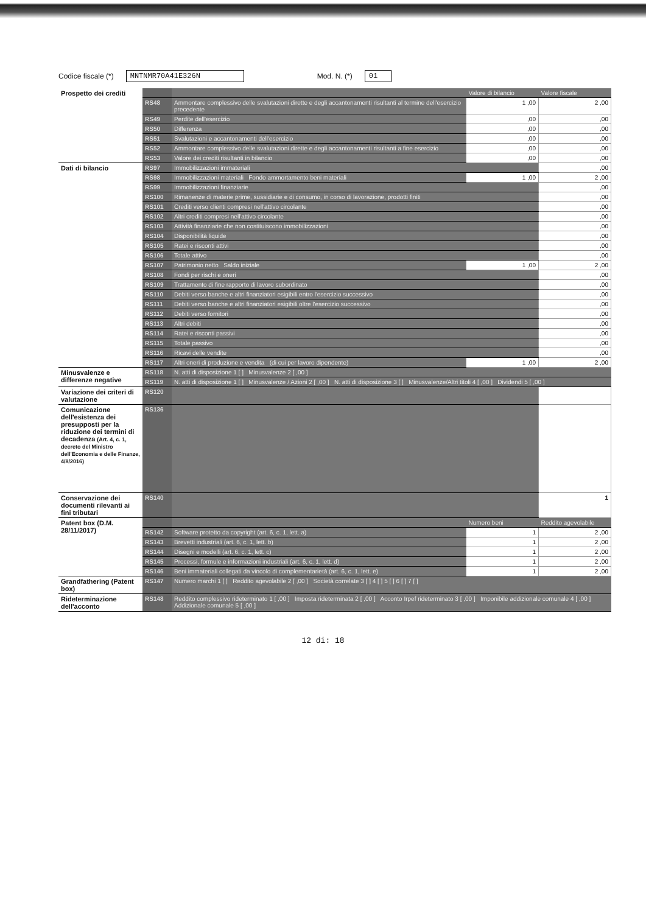Codice fiscale (*) MNTNMR70A41E326N Mod. N. (*) 01
| Prospetto dei crediti | | | Valore di bilancio | Valore fiscale |
| | RS48 | Ammontare complessivo delle svalutazioni dirette e degli accantonamenti risultanti al termine dell'esercizio precedente | 1 ,00 | 2 ,00 |
| | RS49 | Perdite dell'esercizio | ,00 | ,00 |
| | RS50 | Differenza | ,00 | ,00 |
| | RS51 | Svalutazioni e accantonamenti dell'esercizio | ,00 | ,00 |
| | RS52 | Ammontare complessivo delle svalutazioni dirette e degli accantonamenti risultanti a fine esercizio | ,00 | ,00 |
| | RS53 | Valore dei crediti risultanti in bilancio | ,00 | ,00 |
| Dati di bilancio | RS97 | Immobilizzazioni immateriali | | ,00 |
| | RS98 | Immobilizzazioni materiali Fondo ammortamento beni materiali | 1 ,00 | 2 ,00 |
| | RS99 | Immobilizzazioni finanziarie | | ,00 |
| | RS100 | Rimanenze di materie prime, sussidiarie e di consumo, in corso di lavorazione, prodotti finiti | | ,00 |
| | RS101 | Crediti verso clienti compresi nell'attivo circolante | | ,00 |
| | RS102 | Altri crediti compresi nell'attivo circolante | | ,00 |
| | RS103 | Attività finanziarie che non costituiscono immobilizzazioni | | ,00 |
| | RS104 | Disponibilità liquide | | ,00 |
| | RS105 | Ratei e risconti attivi | | ,00 |
| | RS106 | Totale attivo | | ,00 |
| | RS107 | Patrimonio netto Saldo iniziale | 1 ,00 | 2 ,00 |
| | RS108 | Fondi per rischi e oneri | | ,00 |
| | RS109 | Trattamento di fine rapporto di lavoro subordinato | | ,00 |
| | RS110 | Debiti verso banche e altri finanziatori esigibili entro l'esercizio successivo | | ,00 |
| | RS111 | Debiti verso banche e altri finanziatori esigibili oltre l'esercizio successivo | | ,00 |
| | RS112 | Debiti verso fornitori | | ,00 |
| | RS113 | Altri debiti | | ,00 |
| | RS114 | Ratei e risconti passivi | | ,00 |
| | RS115 | Totale passivo | | ,00 |
| | RS116 | Ricavi delle vendite | | ,00 |
| | RS117 | Altri oneri di produzione e vendita (di cui per lavoro dipendente) | 1 ,00 | 2 ,00 |
| Minusvalenze e differenze negative | RS118 | N. atti di disposizione 1 [ ] Minusvalenze 2 [ ,00 ] | | |
| | RS119 | N. atti di disposizione 1 [ ] Minusvalenze / Azioni 2 [ ,00 ] N. atti di disposizione 3 [ ] Minusvalenze/Altri titoli 4 [ ,00 ] Dividendi 5 [ ,00 ] | | |
| Variazione dei criteri di valutazione | RS120 | | | |
| Comunicazione dell'esistenza dei presupposti per la riduzione dei termini di decadenza (Art. 4, c. 1, decreto del Ministro dell'Economia e delle Finanze, 4/8/2016) | RS136 | | | |
| Conservazione dei documenti rilevanti ai fini tributari | RS140 | | | 1 |
| Patent box (D.M. 28/11/2017) | | | Numero beni | Reddito agevolabile |
| | RS142 | Software protetto da copyright (art. 6, c. 1, lett. a) | 1 | 2 ,00 |
| | RS143 | Brevetti industriali (art. 6, c. 1, lett. b) | 1 | 2 ,00 |
| | RS144 | Disegni e modelli (art. 6, c. 1, lett. c) | 1 | 2 ,00 |
| | RS145 | Processi, formule e informazioni industriali (art. 6, c. 1, lett. d) | 1 | 2 ,00 |
| | RS146 | Beni immateriali collegati da vincolo di complementarietà (art. 6, c. 1, lett. e) | 1 | 2 ,00 |
| Grandfathering (Patent box) | RS147 | Numero marchi 1 [ ] Reddito agevolabile 2 [ ,00 ] Società correlate 3 [ ] 4 [ ] 5 [ ] 6 [ ] 7 [ ] | | |
| Rideterminazione dell'acconto | RS148 | Reddito complessivo rideterminato 1 [ ,00 ] Imposta rideterminata 2 [ ,00 ] Acconto Irpef rideterminato 3 [ ,00 ] Imponibile addizionale comunale 4 [ ,00 ] Addizionale comunale 5 [ ,00 ] | | |
12 di: 18